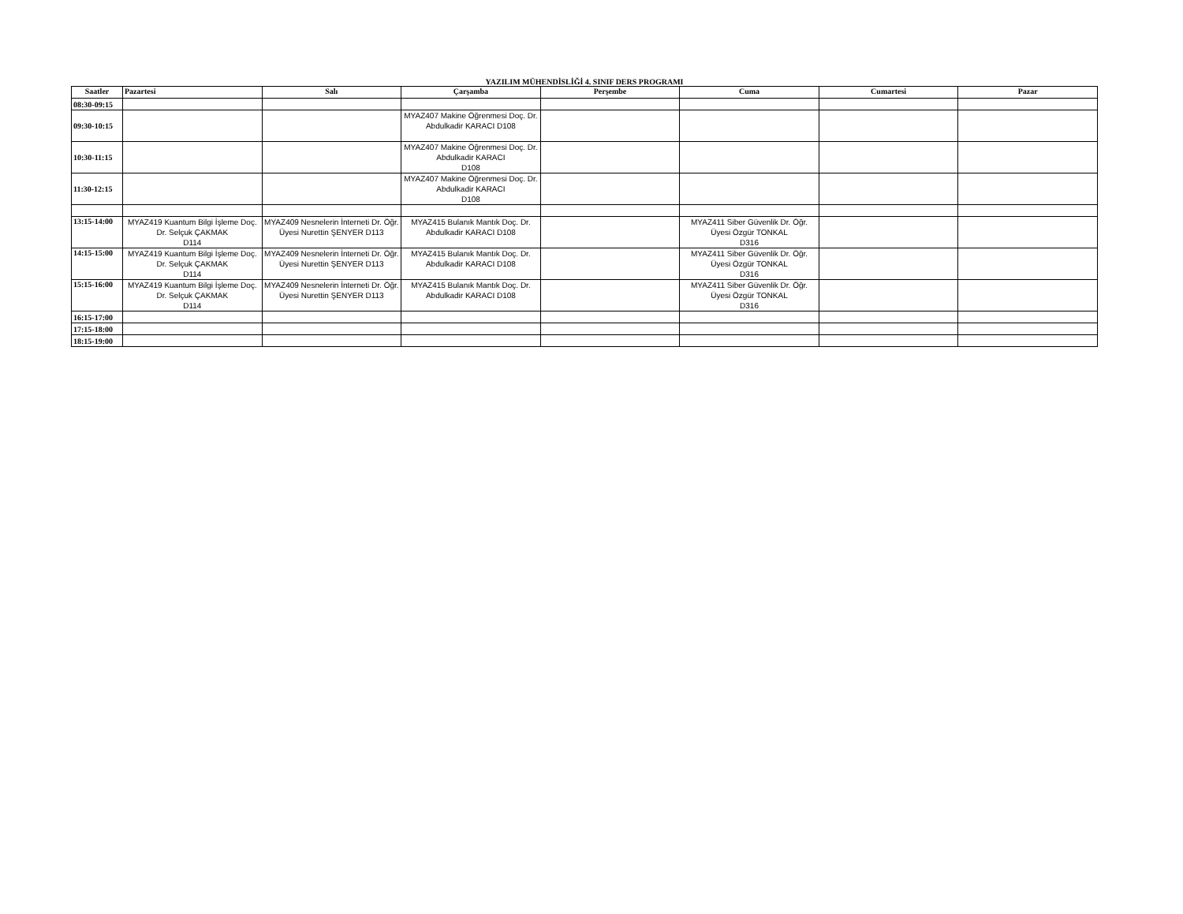YAZILIM MÜHENDİSLİĞİ 4. SINIF DERS PROGRAMI
| Saatler | Pazartesi | Salı | Çarşamba | Perşembe | Cuma | Cumartesi | Pazar |
| --- | --- | --- | --- | --- | --- | --- | --- |
| 08:30-09:15 | | | | | | | |
| 09:30-10:15 | | | MYAZ407 Makine Öğrenmesi Doç. Dr. Abdulkadir KARACI D108 | | | | |
| 10:30-11:15 | | | MYAZ407 Makine Öğrenmesi Doç. Dr. Abdulkadir KARACI D108 | | | | |
| 11:30-12:15 | | | MYAZ407 Makine Öğrenmesi Doç. Dr. Abdulkadir KARACI D108 | | | | |
| 13:15-14:00 | MYAZ419 Kuantum Bilgi İşleme Doç. Dr. Selçuk ÇAKMAK D114 | MYAZ409 Nesnelerin İnterneti Dr. Öğr. Üyesi Nurettin ŞENYER D113 | MYAZ415 Bulanık Mantık Doç. Dr. Abdulkadir KARACI D108 | | MYAZ411 Siber Güvenlik Dr. Öğr. Üyesi Özgür TONKAL D316 | | |
| 14:15-15:00 | MYAZ419 Kuantum Bilgi İşleme Doç. Dr. Selçuk ÇAKMAK D114 | MYAZ409 Nesnelerin İnterneti Dr. Öğr. Üyesi Nurettin ŞENYER D113 | MYAZ415 Bulanık Mantık Doç. Dr. Abdulkadir KARACI D108 | | MYAZ411 Siber Güvenlik Dr. Öğr. Üyesi Özgür TONKAL D316 | | |
| 15:15-16:00 | MYAZ419 Kuantum Bilgi İşleme Doç. Dr. Selçuk ÇAKMAK D114 | MYAZ409 Nesnelerin İnterneti Dr. Öğr. Üyesi Nurettin ŞENYER D113 | MYAZ415 Bulanık Mantık Doç. Dr. Abdulkadir KARACI D108 | | MYAZ411 Siber Güvenlik Dr. Öğr. Üyesi Özgür TONKAL D316 | | |
| 16:15-17:00 | | | | | | | |
| 17:15-18:00 | | | | | | | |
| 18:15-19:00 | | | | | | | |